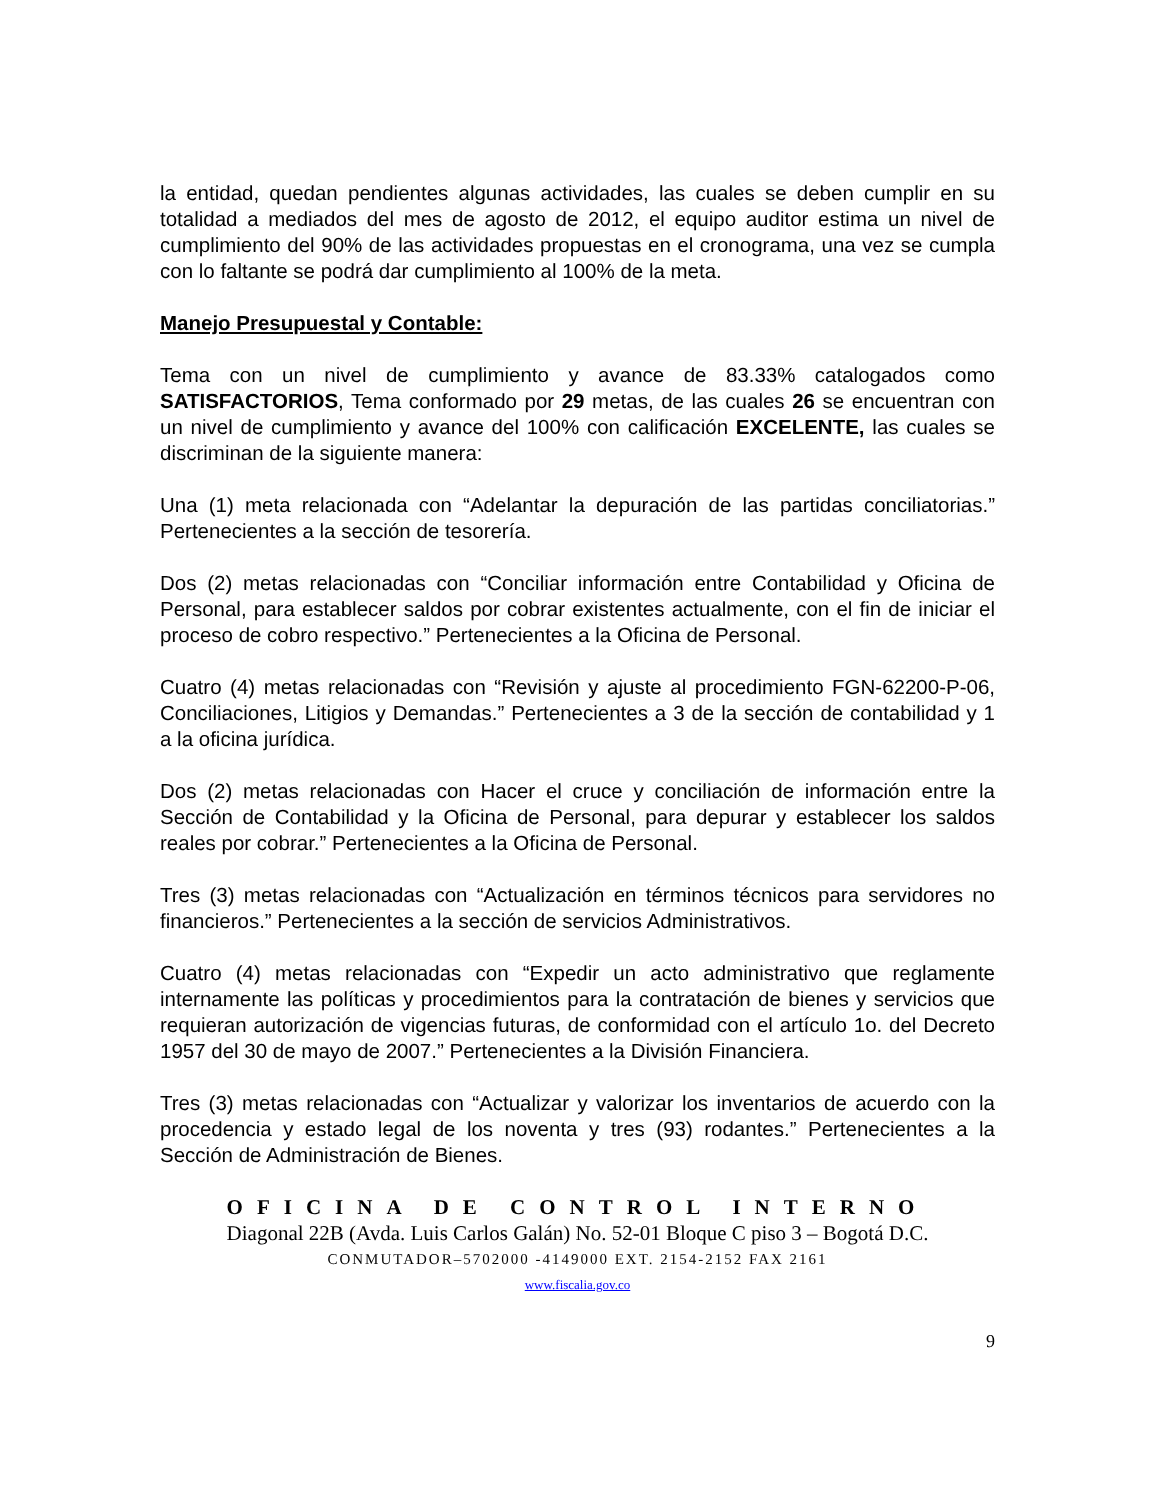la entidad, quedan pendientes algunas actividades, las cuales se deben cumplir en su totalidad a mediados del mes de agosto de 2012, el equipo auditor estima un nivel de cumplimiento del 90% de las actividades propuestas en el cronograma, una vez se cumpla con lo faltante se podrá dar cumplimiento al 100% de la meta.
Manejo Presupuestal y Contable:
Tema con un nivel de cumplimiento y avance de 83.33% catalogados como SATISFACTORIOS, Tema conformado por 29 metas, de las cuales 26 se encuentran con un nivel de cumplimiento y avance del 100% con calificación EXCELENTE, las cuales se discriminan de la siguiente manera:
Una (1) meta relacionada con “Adelantar la depuración de las partidas conciliatorias.” Pertenecientes a la sección de tesorería.
Dos (2) metas relacionadas con “Conciliar información entre Contabilidad y Oficina de Personal, para establecer saldos por cobrar existentes actualmente, con el fin de iniciar el proceso de cobro respectivo.” Pertenecientes a la Oficina de Personal.
Cuatro (4) metas relacionadas con “Revisión y ajuste al procedimiento FGN-62200-P-06, Conciliaciones, Litigios y Demandas.” Pertenecientes a 3 de la sección de contabilidad y 1 a la oficina jurídica.
Dos (2) metas relacionadas con Hacer el cruce y conciliación de información entre la Sección de Contabilidad y la Oficina de Personal, para depurar y establecer los saldos reales por cobrar.” Pertenecientes a la Oficina de Personal.
Tres (3) metas relacionadas con “Actualización en términos técnicos para servidores no financieros.” Pertenecientes a la sección de servicios Administrativos.
Cuatro (4) metas relacionadas con “Expedir un acto administrativo que reglamente internamente las políticas y procedimientos para la contratación de bienes y servicios que requieran autorización de vigencias futuras, de conformidad con el artículo 1o. del Decreto 1957 del 30 de mayo de 2007.” Pertenecientes a la División Financiera.
Tres (3) metas relacionadas con “Actualizar y valorizar los inventarios de acuerdo con la procedencia y estado legal de los noventa y tres (93) rodantes.” Pertenecientes a la Sección de Administración de Bienes.
OFICINA DE CONTROL INTERNO
Diagonal 22B (Avda. Luis Carlos Galán) No. 52-01 Bloque C piso 3 – Bogotá D.C.
CONMUTADOR–5702000 -4149000 EXT. 2154-2152 FAX 2161
www.fiscalia.gov.co
9